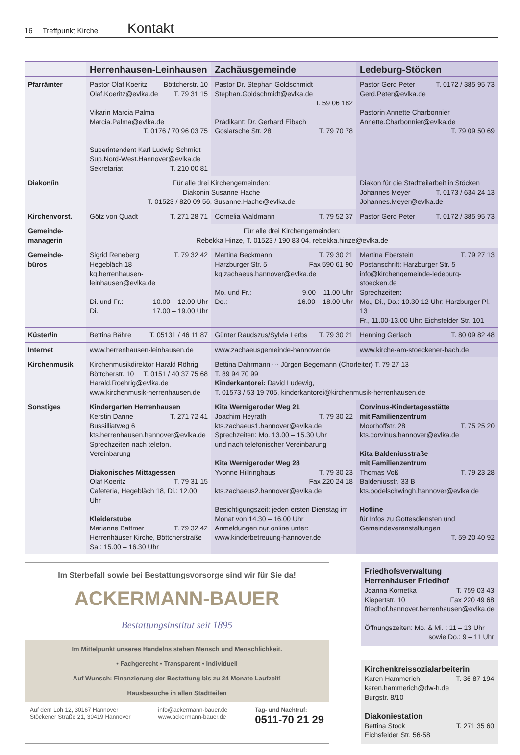16 Treffpunkt Kirche Kontakt
| | Herrenhausen-Leinhausen | Zachäusgemeinde | Ledeburg-Stöcken |
| --- | --- | --- | --- |
| Pfarrämter | Pastor Olaf Koeritz Böttcherstr. 10 Olaf.Koeritz@evlka.de T. 79 31 15 Vikarin Marcia Palma Marcia.Palma@evlka.de T. 0176 / 70 96 03 75 Superintendent Karl Ludwig Schmidt Sup.Nord-West.Hannover@evlka.de Sekretariat: T. 210 00 81 | Pastor Dr. Stephan Goldschmidt Stephan.Goldschmidt@evlka.de T. 59 06 182 Prädikant: Dr. Gerhard Eibach Goslarsche Str. 28 T. 79 70 78 | Pastor Gerd Peter T. 0172 / 385 95 73 Gerd.Peter@evlka.de Pastorin Annette Charbonnier Annette.Charbonnier@evlka.de T. 79 09 50 69 |
| Diakon/in | Für alle drei Kirchengemeinden: Diakonin Susanne Hache T. 01523 / 820 09 56, Susanne.Hache@evlka.de | | Diakon für die Stadtteilarbeit in Stöcken Johannes Meyer T. 0173 / 634 24 13 Johannes.Meyer@evlka.de |
| Kirchenvorst. | Götz von Quadt T. 271 28 71 | Cornelia Waldmann T. 79 52 37 | Pastor Gerd Peter T. 0172 / 385 95 73 |
| Gemeinde- managerin | Für alle drei Kirchengemeinden: Rebekka Hinze, T. 01523 / 190 83 04, rebekka.hinze@evlka.de | | |
| Gemeinde- büros | Sigrid Reneberg T. 79 32 42 Hegebläch 18 kg.herrenhausen-leinhausen@evlka.de Di. und Fr.: 10.00 – 12.00 Uhr Di.: 17.00 – 19.00 Uhr | Martina Beckmann T. 79 30 21 Harzburger Str. 5 Fax 590 61 90 kg.zachaeus.hannover@evlka.de Mo. und Fr.: 9.00 – 11.00 Uhr Do.: 16.00 – 18.00 Uhr | Martina Eberstein T. 79 27 13 Postanschrift: Harzburger Str. 5 info@kirchengemeinde-ledeburg-stoecken.de Sprechzeiten: Mo., Di., Do.: 10.30-12 Uhr: Harzburger Pl. 13 Fr., 11.00-13.00 Uhr: Eichsfelder Str. 101 |
| Küster/in | Bettina Bähre T. 05131 / 46 11 87 | Günter Raudszus/Sylvia Lerbs T. 79 30 21 | Henning Gerlach T. 80 09 82 48 |
| Internet | www.herrenhausen-leinhausen.de | www.zachaeusgemeinde-hannover.de | www.kirche-am-stoeckener-bach.de |
| Kirchenmusik | Kirchenmusikdirektor Harald Röhrig Böttcherstr. 10 T. 0151 / 40 37 75 68 Harald.Roehrig@evlka.de www.kirchenmusik-herrenhausen.de | Bettina Dahrmann ··· Jürgen Begemann (Chorleiter) T. 79 27 13 T. 89 94 70 99 Kinderkantorei: David Ludewig, T. 01573 / 53 19 705, kinderkantorei@kirchenmusik-herrenhausen.de | |
| Sonstiges | Kindergarten Herrenhausen Kerstin Danne T. 271 72 41 Bussilliatweg 6 kts.herrenhausen.hannover@evlka.de Sprechzeiten nach telefon. Vereinbarung Diakonisches Mittagessen Olaf Koeritz T. 79 31 15 Cafeteria, Hegebläch 18, Di.: 12.00 Uhr Kleiderstube Marianne Battmer T. 79 32 42 Herrenhäuser Kirche, Böttcherstraße Sa.: 15.00 – 16.30 Uhr | Kita Wernigeroder Weg 21 Joachim Heyrath T. 79 30 22 kts.zachaeus1.hannover@evlka.de Sprechzeiten: Mo. 13.00 – 15.30 Uhr und nach telefonischer Vereinbarung Kita Wernigeroder Weg 28 Yvonne Hillringhaus T. 79 30 23 Fax 220 24 18 kts.zachaeus2.hannover@evlka.de Besichtigungszeit: jeden ersten Dienstag im Monat von 14.30 – 16.00 Uhr Anmeldungen nur online unter: www.kinderbetreuung-hannover.de | Corvinus-Kindertagesstätte mit Familienzentrum Moorhoffstr. 28 T. 75 25 20 kts.corvinus.hannover@evlka.de Kita Baldeniusstraße mit Familienzentrum Thomas Voß T. 79 23 28 Baldeniusstr. 33 B kts.bodelschwingh.hannover@evlka.de Hotline für Infos zu Gottesdiensten und Gemeindeveranstaltungen T. 59 20 40 92 |
Im Sterbefall sowie bei Bestattungsvorsorge sind wir für Sie da!
ACKERMANN-BAUER
Bestattungsinstitut seit 1895
Im Mittelpunkt unseres Handelns stehen Mensch und Menschlichkeit.
• Fachgerecht • Transparent • Individuell
Auf Wunsch: Finanzierung der Bestattung bis zu 24 Monate Laufzeit!
Hausbesuche in allen Stadtteilen
Auf dem Loh 12, 30167 Hannover
Stöckener Straße 21, 30419 Hannover info@ackermann-bauer.de
www.ackermann-bauer.de Tag- und Nachtruf:
0511-70 21 29
Friedhofsverwaltung
Herrenhäuser Friedhof
Joanna Kornetka T. 759 03 43
Kiepertstr. 10 Fax 220 49 68
friedhof.hannover.herrenhausen@evlka.de
Öffnungszeiten: Mo. & Mi. : 11 – 13 Uhr
sowie Do.: 9 – 11 Uhr
Kirchenkreissozialarbeiterin
Karen Hammerich T. 36 87-194
karen.hammerich@dw-h.de
Burgstr. 8/10
Diakoniestation
Bettina Stock T. 271 35 60
Eichsfelder Str. 56-58